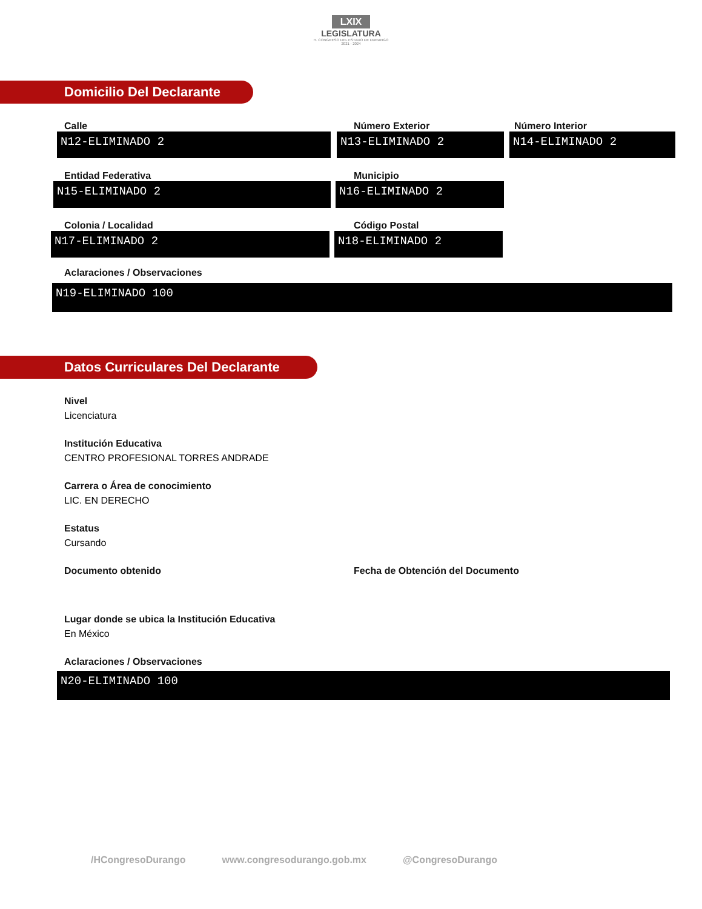LXIX
LEGISLATURA
H. CONGRESO DEL ESTADO DE DURANGO
2021 - 2024
Domicilio Del Declarante
Calle
N12-ELIMINADO 2
Número Exterior
N13-ELIMINADO 2
Número Interior
N14-ELIMINADO 2
Entidad Federativa
N15-ELIMINADO 2
Municipio
N16-ELIMINADO 2
Colonia / Localidad
N17-ELIMINADO 2
Código Postal
N18-ELIMINADO 2
Aclaraciones / Observaciones
N19-ELIMINADO 100
Datos Curriculares Del Declarante
Nivel
Licenciatura
Institución Educativa
CENTRO PROFESIONAL TORRES ANDRADE
Carrera o Área de conocimiento
LIC. EN DERECHO
Estatus
Cursando
Documento obtenido Fecha de Obtención del Documento
Lugar donde se ubica la Institución Educativa
En México
Aclaraciones / Observaciones
N20-ELIMINADO 100
/HCongresoDurango www.congresodurango.gob.mx @CongresoDurango